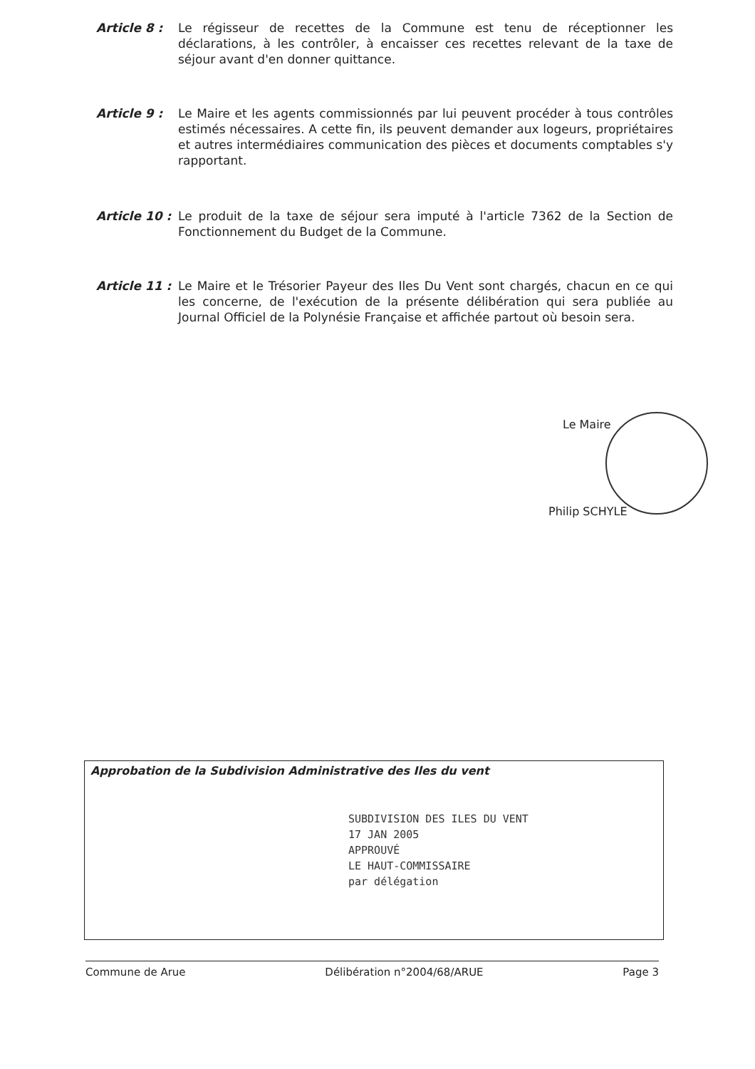Article 8 : Le régisseur de recettes de la Commune est tenu de réceptionner les déclarations, à les contrôler, à encaisser ces recettes relevant de la taxe de séjour avant d'en donner quittance.
Article 9 : Le Maire et les agents commissionnés par lui peuvent procéder à tous contrôles estimés nécessaires. A cette fin, ils peuvent demander aux logeurs, propriétaires et autres intermédiaires communication des pièces et documents comptables s'y rapportant.
Article 10 :
Le produit de la taxe de séjour sera imputé à l'article 7362 de la Section de Fonctionnement du Budget de la Commune.
Article 11 :
Le Maire et le Trésorier Payeur des Iles Du Vent sont chargés, chacun en ce qui les concerne, de l'exécution de la présente délibération qui sera publiée au Journal Officiel de la Polynésie Française et affichée partout où besoin sera.
Le Maire
Philip SCHYLE
Approbation de la Subdivision Administrative des Iles du vent
SUBDIVISION DES ILES DU VENT
17 JAN 2005
APPROUVÉ
LE HAUT-COMMISSAIRE
par délégation
Commune de Arue Délibération n°2004/68/ARUE Page 3